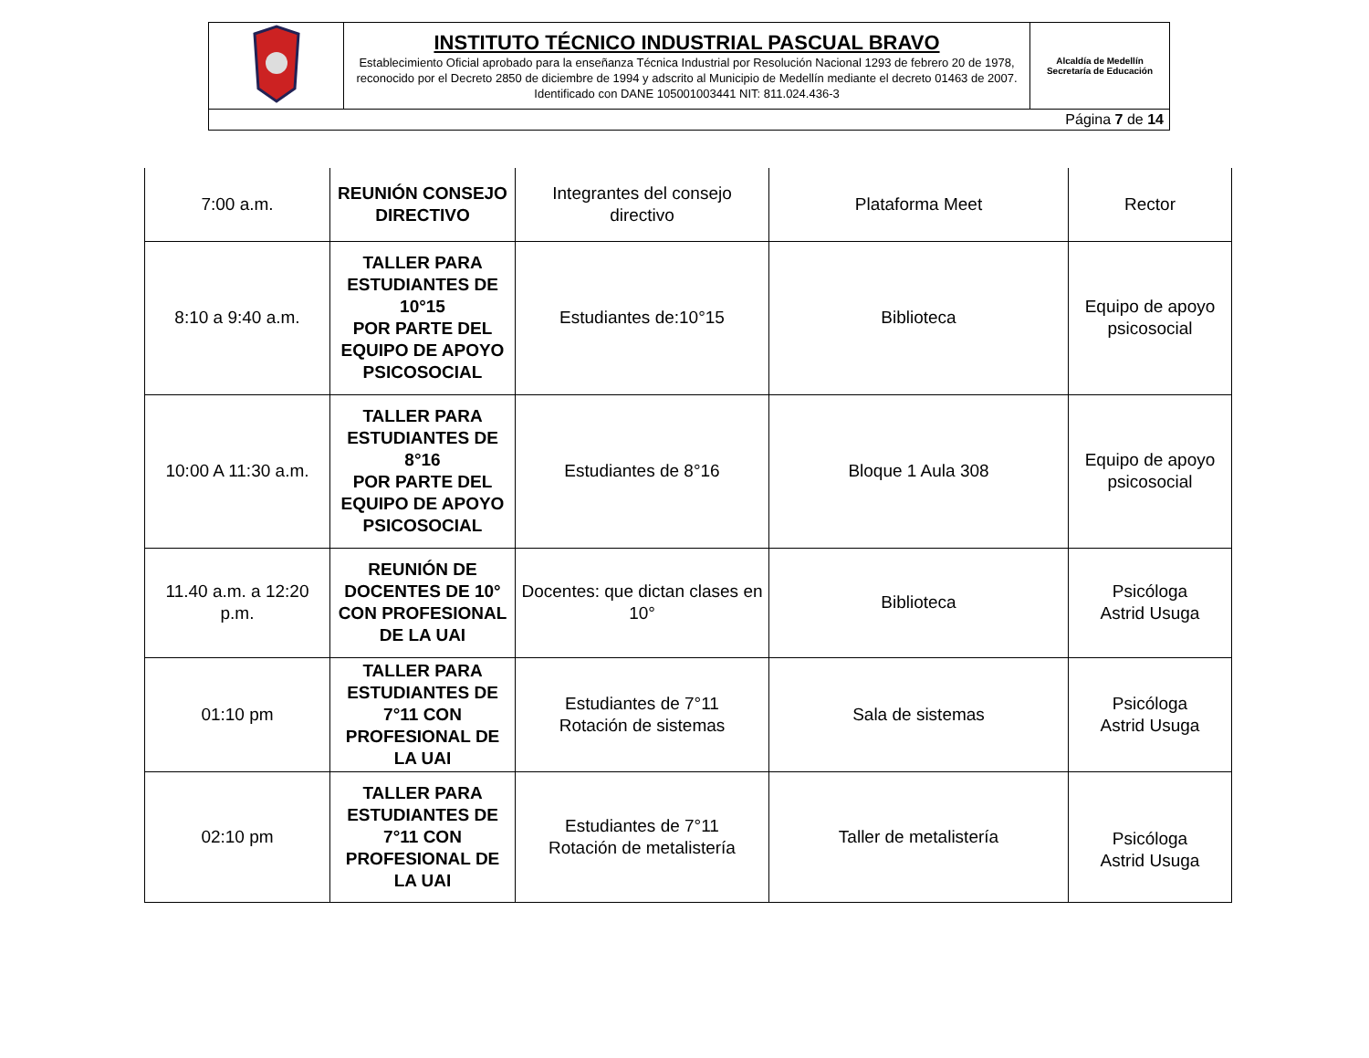| | INSTITUTO TÉCNICO INDUSTRIAL PASCUAL BRAVO Establecimiento Oficial aprobado para la enseñanza Técnica Industrial por Resolución Nacional 1293 de febrero 20 de 1978, reconocido por el Decreto 2850 de diciembre de 1994 y adscrito al Municipio de Medellín mediante el decreto 01463 de 2007. Identificado con DANE 105001003441 NIT: 811.024.436-3 | Alcaldía de Medellín Secretaría de Educación |
| Página 7 de 14 | | |
| 7:00 a.m. | REUNIÓN CONSEJO DIRECTIVO | Integrantes del consejo directivo | Plataforma Meet | Rector |
| 8:10 a 9:40 a.m. | TALLER PARA ESTUDIANTES DE 10°15 POR PARTE DEL EQUIPO DE APOYO PSICOSOCIAL | Estudiantes de:10°15 | Biblioteca | Equipo de apoyo psicosocial |
| 10:00 A 11:30 a.m. | TALLER PARA ESTUDIANTES DE 8°16 POR PARTE DEL EQUIPO DE APOYO PSICOSOCIAL | Estudiantes de 8°16 | Bloque 1 Aula 308 | Equipo de apoyo psicosocial |
| 11.40 a.m. a 12:20 p.m. | REUNIÓN DE DOCENTES DE 10° CON PROFESIONAL DE LA UAI | Docentes: que dictan clases en 10° | Biblioteca | Psicóloga Astrid Usuga |
| 01:10 pm | TALLER PARA ESTUDIANTES DE 7°11 CON PROFESIONAL DE LA UAI | Estudiantes de 7°11 Rotación de sistemas | Sala de sistemas | Psicóloga Astrid Usuga |
| 02:10 pm | TALLER PARA ESTUDIANTES DE 7°11 CON PROFESIONAL DE LA UAI | Estudiantes de 7°11 Rotación de metalistería | Taller de metalistería | Psicóloga Astrid Usuga |